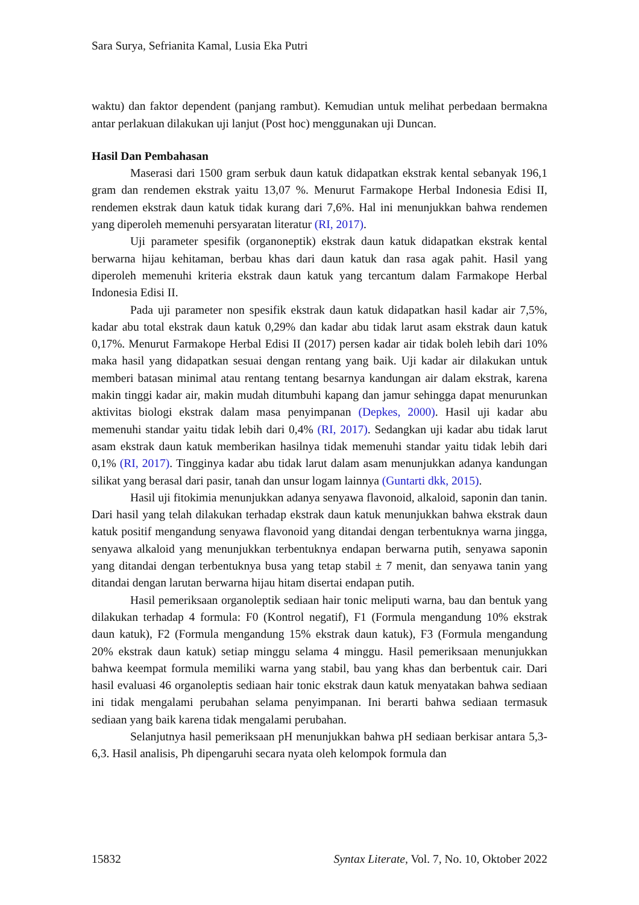Sara Surya, Sefrianita Kamal, Lusia Eka Putri
waktu) dan faktor dependent (panjang rambut). Kemudian untuk melihat perbedaan bermakna antar perlakuan dilakukan uji lanjut (Post hoc) menggunakan uji Duncan.
Hasil Dan Pembahasan
Maserasi dari 1500 gram serbuk daun katuk didapatkan ekstrak kental sebanyak 196,1 gram dan rendemen ekstrak yaitu 13,07 %. Menurut Farmakope Herbal Indonesia Edisi II, rendemen ekstrak daun katuk tidak kurang dari 7,6%. Hal ini menunjukkan bahwa rendemen yang diperoleh memenuhi persyaratan literatur (RI, 2017).
Uji parameter spesifik (organoneptik) ekstrak daun katuk didapatkan ekstrak kental berwarna hijau kehitaman, berbau khas dari daun katuk dan rasa agak pahit. Hasil yang diperoleh memenuhi kriteria ekstrak daun katuk yang tercantum dalam Farmakope Herbal Indonesia Edisi II.
Pada uji parameter non spesifik ekstrak daun katuk didapatkan hasil kadar air 7,5%, kadar abu total ekstrak daun katuk 0,29% dan kadar abu tidak larut asam ekstrak daun katuk 0,17%. Menurut Farmakope Herbal Edisi II (2017) persen kadar air tidak boleh lebih dari 10% maka hasil yang didapatkan sesuai dengan rentang yang baik. Uji kadar air dilakukan untuk memberi batasan minimal atau rentang tentang besarnya kandungan air dalam ekstrak, karena makin tinggi kadar air, makin mudah ditumbuhi kapang dan jamur sehingga dapat menurunkan aktivitas biologi ekstrak dalam masa penyimpanan (Depkes, 2000). Hasil uji kadar abu memenuhi standar yaitu tidak lebih dari 0,4% (RI, 2017). Sedangkan uji kadar abu tidak larut asam ekstrak daun katuk memberikan hasilnya tidak memenuhi standar yaitu tidak lebih dari 0,1% (RI, 2017). Tingginya kadar abu tidak larut dalam asam menunjukkan adanya kandungan silikat yang berasal dari pasir, tanah dan unsur logam lainnya (Guntarti dkk, 2015).
Hasil uji fitokimia menunjukkan adanya senyawa flavonoid, alkaloid, saponin dan tanin. Dari hasil yang telah dilakukan terhadap ekstrak daun katuk menunjukkan bahwa ekstrak daun katuk positif mengandung senyawa flavonoid yang ditandai dengan terbentuknya warna jingga, senyawa alkaloid yang menunjukkan terbentuknya endapan berwarna putih, senyawa saponin yang ditandai dengan terbentuknya busa yang tetap stabil ± 7 menit, dan senyawa tanin yang ditandai dengan larutan berwarna hijau hitam disertai endapan putih.
Hasil pemeriksaan organoleptik sediaan hair tonic meliputi warna, bau dan bentuk yang dilakukan terhadap 4 formula: F0 (Kontrol negatif), F1 (Formula mengandung 10% ekstrak daun katuk), F2 (Formula mengandung 15% ekstrak daun katuk), F3 (Formula mengandung 20% ekstrak daun katuk) setiap minggu selama 4 minggu. Hasil pemeriksaan menunjukkan bahwa keempat formula memiliki warna yang stabil, bau yang khas dan berbentuk cair. Dari hasil evaluasi 46 organoleptis sediaan hair tonic ekstrak daun katuk menyatakan bahwa sediaan ini tidak mengalami perubahan selama penyimpanan. Ini berarti bahwa sediaan termasuk sediaan yang baik karena tidak mengalami perubahan.
Selanjutnya hasil pemeriksaan pH menunjukkan bahwa pH sediaan berkisar antara 5,3-6,3. Hasil analisis, Ph dipengaruhi secara nyata oleh kelompok formula dan
15832 Syntax Literate, Vol. 7, No. 10, Oktober 2022